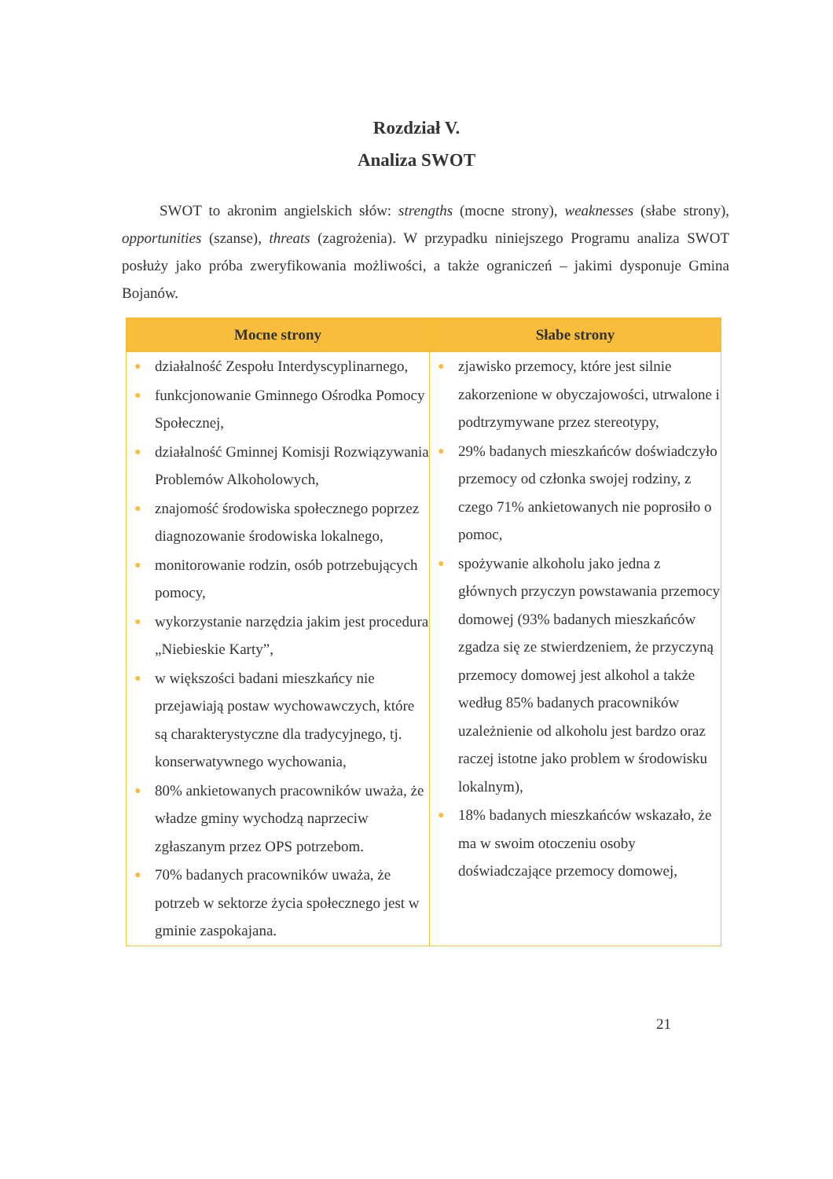Rozdział V.
Analiza SWOT
SWOT to akronim angielskich słów: strengths (mocne strony), weaknesses (słabe strony), opportunities (szanse), threats (zagrożenia). W przypadku niniejszego Programu analiza SWOT posłuży jako próba zweryfikowania możliwości, a także ograniczeń – jakimi dysponuje Gmina Bojanów.
| Mocne strony | Słabe strony |
| --- | --- |
| ● działalność Zespołu Interdyscyplinarnego, ● funkcjonowanie Gminnego Ośrodka Pomocy Społecznej, ● działalność Gminnej Komisji Rozwiązywania Problemów Alkoholowych, ● znajomość środowiska społecznego poprzez diagnozowanie środowiska lokalnego, ● monitorowanie rodzin, osób potrzebujących pomocy, ● wykorzystanie narzędzia jakim jest procedura „Niebieskie Karty”, ● w większości badani mieszkańcy nie przejawiają postaw wychowawczych, które są charakterystyczne dla tradycyjnego, tj. konserwatywnego wychowania, ● 80% ankietowanych pracowników uważa, że władze gminy wychodzą naprzeciw zgłaszanym przez OPS potrzebom. ● 70% badanych pracowników uważa, że potrzeb w sektorze życia społecznego jest w gminie zaspokajana. | ● zjawisko przemocy, które jest silnie zakorzenione w obyczajowości, utrwalone i podtrzymywane przez stereotypy, ● 29% badanych mieszkańców doświadczyło przemocy od członka swojej rodziny, z czego 71% ankietowanych nie poprosiło o pomoc, ● spożywanie alkoholu jako jedna z głównych przyczyn powstawania przemocy domowej (93% badanych mieszkańców zgadza się ze stwierdzeniem, że przyczyną przemocy domowej jest alkohol a także według 85% badanych pracowników uzależnienie od alkoholu jest bardzo oraz raczej istotne jako problem w środowisku lokalnym), ● 18% badanych mieszkańców wskazało, że ma w swoim otoczeniu osoby doświadczające przemocy domowej, |
21